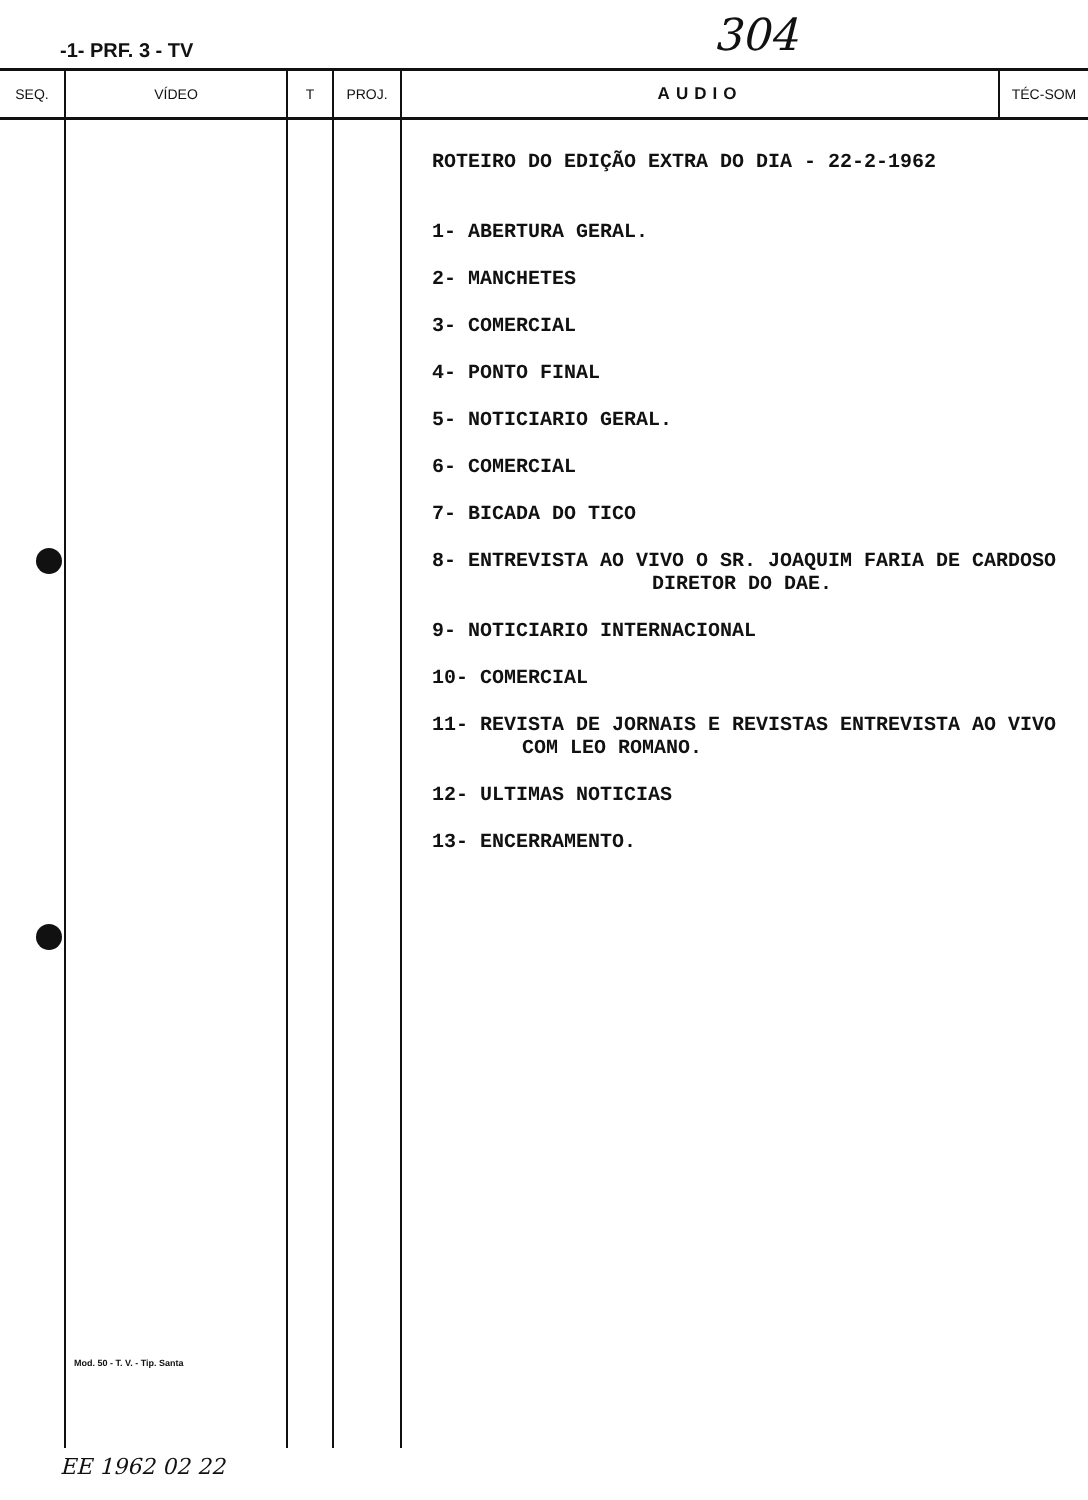-1- PRF. 3 - TV 304
| SEQ. | VÍDEO | T | PROJ. | AUDIO | TÉC-SOM |
| --- | --- | --- | --- | --- | --- |
| | Mod. 50 - T. V. - Tip. Santa | | | ROTEIRO DO EDIÇÃO EXTRA DO DIA - 22-2-1962 1- ABERTURA GERAL. 2- MANCHETES 3- COMERCIAL 4- PONTO FINAL 5- NOTICIARIO GERAL. 6- COMERCIAL 7- BICADA DO TICO 8- ENTREVISTA AO VIVO O SR. JOAQUIM FARIA DE CARDOSO DIRETOR DO DAE. 9- NOTICIARIO INTERNACIONAL 10- COMERCIAL 11- REVISTA DE JORNAIS E REVISTAS ENTREVISTA AO VIVO COM LEO ROMANO. 12- ULTIMAS NOTICIAS 13- ENCERRAMENTO. | |
EE 1962 02 22